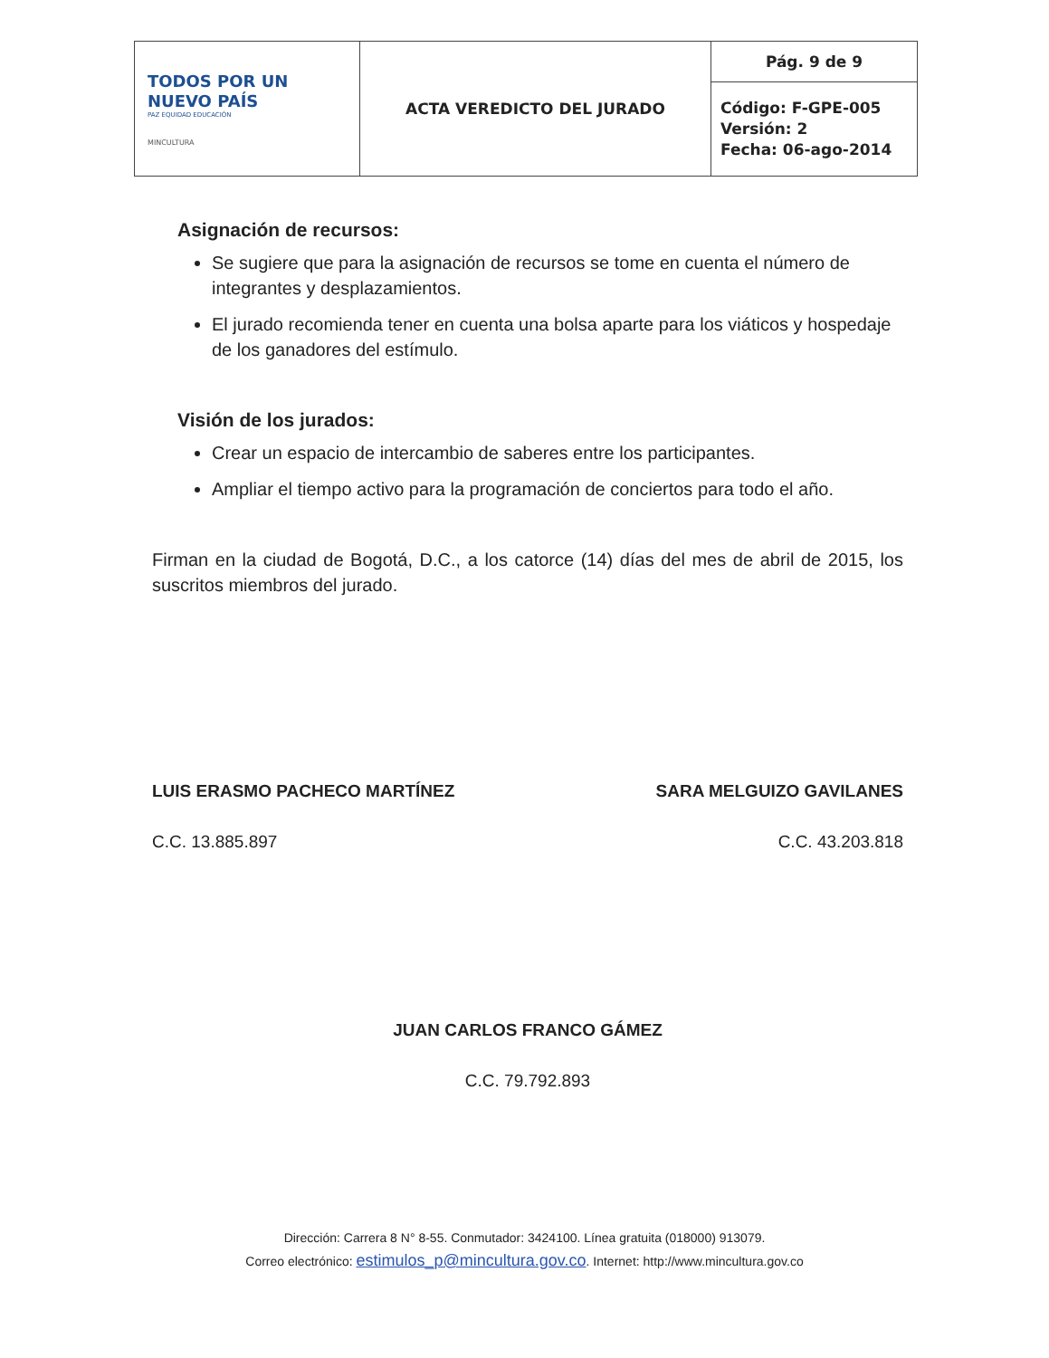| TODOS POR UN NUEVO PAÍS PAZ EQUIDAD EDUCACIÓN MINCULTURA | ACTA VEREDICTO DEL JURADO | Pág. 9 de 9 |
| | | Código: F-GPE-005 Versión: 2 Fecha: 06-ago-2014 |
Asignación de recursos:
Se sugiere que para la asignación de recursos se tome en cuenta el número de integrantes y desplazamientos.
El jurado recomienda tener en cuenta una bolsa aparte para los viáticos y hospedaje de los ganadores del estímulo.
Visión de los jurados:
Crear un espacio de intercambio de saberes entre los participantes.
Ampliar el tiempo activo para la programación de conciertos para todo el año.
Firman en la ciudad de Bogotá, D.C., a los catorce (14) días del mes de abril de 2015, los suscritos miembros del jurado.
LUIS ERASMO PACHECO MARTÍNEZ
C.C. 13.885.897
SARA MELGUIZO GAVILANES
C.C. 43.203.818
JUAN CARLOS FRANCO GÁMEZ
C.C. 79.792.893
Dirección: Carrera 8 N° 8-55. Conmutador: 3424100. Línea gratuita (018000) 913079.
Correo electrónico: estimulos_p@mincultura.gov.co. Internet: http://www.mincultura.gov.co